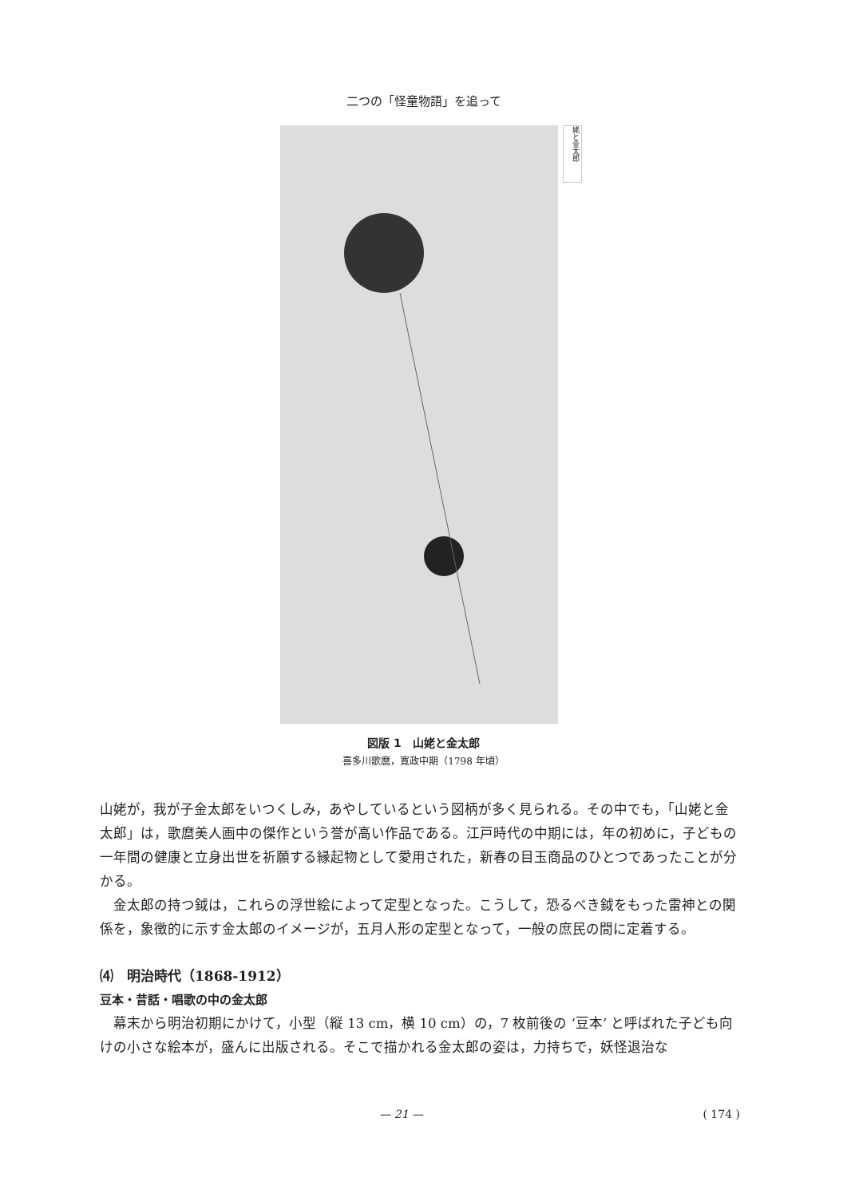二つの「怪童物語」を追って
姥と金太郎
図版 1　山姥と金太郎
喜多川歌麿，寛政中期（1798 年頃）
山姥が，我が子金太郎をいつくしみ，あやしているという図柄が多く見られる。その中でも，「山姥と金太郎」は，歌麿美人画中の傑作という誉が高い作品である。江戸時代の中期には，年の初めに，子どもの一年間の健康と立身出世を祈願する縁起物として愛用された，新春の目玉商品のひとつであったことが分かる。
　金太郎の持つ鉞は，これらの浮世絵によって定型となった。こうして，恐るべき鉞をもった雷神との関係を，象徴的に示す金太郎のイメージが，五月人形の定型となって，一般の庶民の間に定着する。
⑷　明治時代（1868‑1912）
豆本・昔話・唱歌の中の金太郎
　幕末から明治初期にかけて，小型（縦 13 cm，横 10 cm）の，7 枚前後の ‘豆本’ と呼ばれた子ども向けの小さな絵本が，盛んに出版される。そこで描かれる金太郎の姿は，力持ちで，妖怪退治な
— 21 — ( 174 )